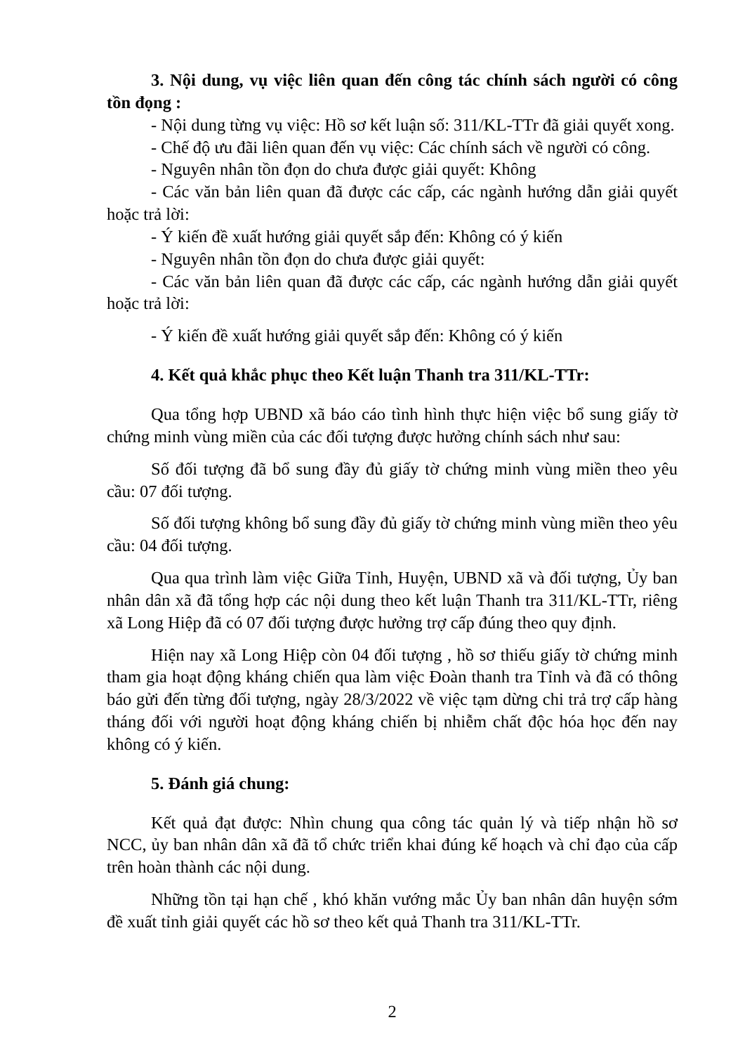3. Nội dung, vụ việc liên quan đến công tác chính sách người có công tồn đọng :
- Nội dung từng vụ việc: Hồ sơ kết luận số: 311/KL-TTr đã giải quyết xong.
- Chế độ ưu đãi liên quan đến vụ việc: Các chính sách về người có công.
- Nguyên nhân tồn đọn do chưa được giải quyết: Không
- Các văn bản liên quan đã được các cấp, các ngành hướng dẫn giải quyết hoặc trả lời:
- Ý kiến đề xuất hướng giải quyết sắp đến: Không có ý kiến
- Nguyên nhân tồn đọn do chưa được giải quyết:
- Các văn bản liên quan đã được các cấp, các ngành hướng dẫn giải quyết hoặc trả lời:
- Ý kiến đề xuất hướng giải quyết sắp đến: Không có ý kiến
4. Kết quả khắc phục theo Kết luận Thanh tra 311/KL-TTr:
Qua tổng hợp UBND xã báo cáo tình hình thực hiện việc bổ sung giấy tờ chứng minh vùng miền của các đối tượng được hưởng chính sách như sau:
Số đối tượng đã bổ sung đầy đủ giấy tờ chứng minh vùng miền theo yêu cầu: 07 đối tượng.
Số đối tượng không bổ sung đầy đủ giấy tờ chứng minh vùng miền theo yêu cầu: 04 đối tượng.
Qua qua trình làm việc Giữa Tỉnh, Huyện, UBND xã và đối tượng, Ủy ban nhân dân xã đã tổng hợp các nội dung theo kết luận Thanh tra 311/KL-TTr, riêng xã Long Hiệp đã có 07 đối tượng được hưởng trợ cấp đúng theo quy định.
Hiện nay xã Long Hiệp còn 04 đối tượng , hồ sơ thiếu giấy tờ chứng minh tham gia hoạt động kháng chiến qua làm việc Đoàn thanh tra Tỉnh và đã có thông báo gửi đến từng đối tượng, ngày 28/3/2022 về việc tạm dừng chi trả trợ cấp hàng tháng đối với người hoạt động kháng chiến bị nhiễm chất độc hóa học đến nay không có ý kiến.
5. Đánh giá chung:
Kết quả đạt được: Nhìn chung qua công tác quản lý và tiếp nhận hồ sơ NCC, ủy ban nhân dân xã đã tổ chức triển khai đúng kế hoạch và chỉ đạo của cấp trên hoàn thành các nội dung.
Những tồn tại hạn chế , khó khăn vướng mắc Ủy ban nhân dân huyện sớm đề xuất tỉnh giải quyết các hồ sơ theo kết quả Thanh tra 311/KL-TTr.
2